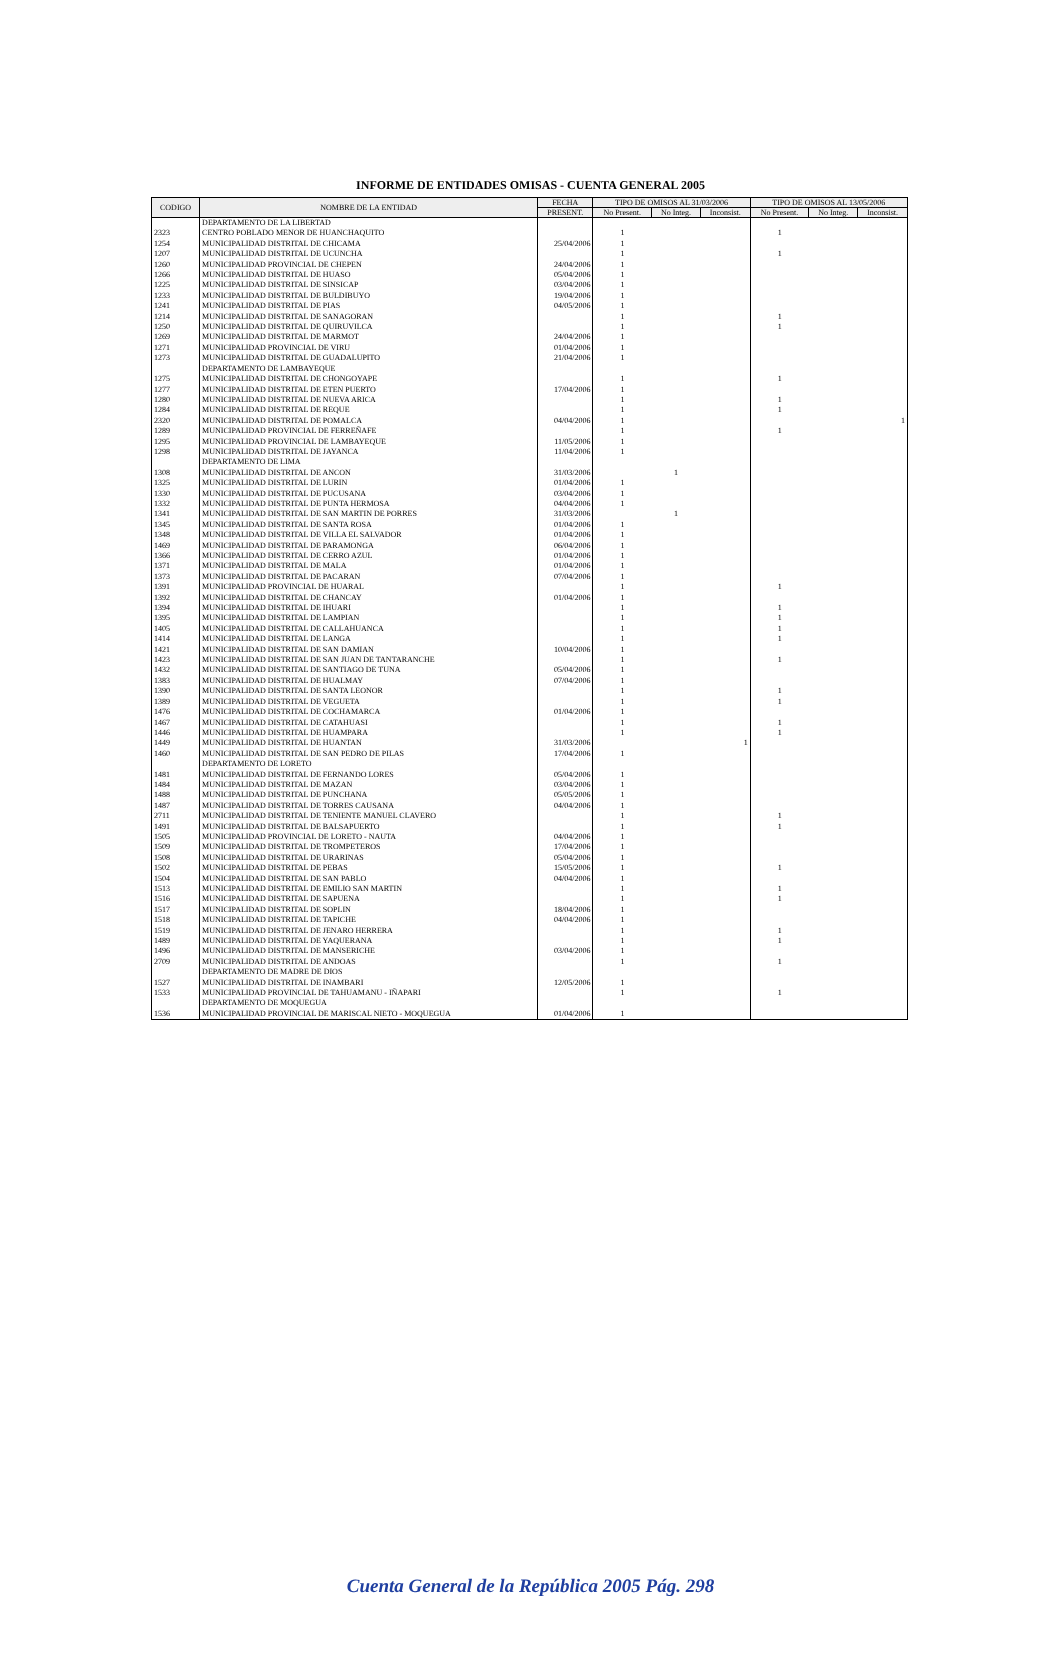INFORME DE ENTIDADES OMISAS - CUENTA GENERAL 2005
| CODIGO | NOMBRE DE LA ENTIDAD | FECHA | TIPO DE OMISOS AL 31/03/2006 | | | TIPO DE OMISOS AL 13/05/2006 | | |
| --- | --- | --- | --- | --- | --- | --- | --- | --- |
| | | PRESENT. | No Present. | No Integ. | Inconsist. | No Present. | No Integ. | Inconsist. |
| | DEPARTAMENTO DE LA LIBERTAD | | | | | | | |
| 2323 | CENTRO POBLADO MENOR DE HUANCHAQUITO | | 1 | | | 1 | | |
| 1254 | MUNICIPALIDAD DISTRITAL DE CHICAMA | 25/04/2006 | 1 | | | | | |
| 1207 | MUNICIPALIDAD DISTRITAL DE UCUNCHA | | 1 | | | 1 | | |
| 1260 | MUNICIPALIDAD PROVINCIAL DE CHEPEN | 24/04/2006 | 1 | | | | | |
| 1266 | MUNICIPALIDAD DISTRITAL DE HUASO | 05/04/2006 | 1 | | | | | |
| 1225 | MUNICIPALIDAD DISTRITAL DE SINSICAP | 03/04/2006 | 1 | | | | | |
| 1233 | MUNICIPALIDAD DISTRITAL DE BULDIBUYO | 19/04/2006 | 1 | | | | | |
| 1241 | MUNICIPALIDAD DISTRITAL DE PIAS | 04/05/2006 | 1 | | | | | |
| 1214 | MUNICIPALIDAD DISTRITAL DE SANAGORAN | | 1 | | | 1 | | |
| 1250 | MUNICIPALIDAD DISTRITAL DE QUIRUVILCA | | 1 | | | 1 | | |
| 1269 | MUNICIPALIDAD DISTRITAL DE MARMOT | 24/04/2006 | 1 | | | | | |
| 1271 | MUNICIPALIDAD PROVINCIAL DE VIRU | 01/04/2006 | 1 | | | | | |
| 1273 | MUNICIPALIDAD DISTRITAL DE GUADALUPITO | 21/04/2006 | 1 | | | | | |
| | DEPARTAMENTO DE LAMBAYEQUE | | | | | | | |
| 1275 | MUNICIPALIDAD DISTRITAL DE CHONGOYAPE | | 1 | | | 1 | | |
| 1277 | MUNICIPALIDAD DISTRITAL DE ETEN PUERTO | 17/04/2006 | 1 | | | | | |
| 1280 | MUNICIPALIDAD DISTRITAL DE NUEVA ARICA | | 1 | | | 1 | | |
| 1284 | MUNICIPALIDAD DISTRITAL DE REQUE | | 1 | | | 1 | | |
| 2320 | MUNICIPALIDAD DISTRITAL DE POMALCA | 04/04/2006 | 1 | | | | | 1 |
| 1289 | MUNICIPALIDAD PROVINCIAL DE FERREÑAFE | | 1 | | | 1 | | |
| 1295 | MUNICIPALIDAD PROVINCIAL DE LAMBAYEQUE | 11/05/2006 | 1 | | | | | |
| 1298 | MUNICIPALIDAD DISTRITAL DE JAYANCA | 11/04/2006 | 1 | | | | | |
| | DEPARTAMENTO DE LIMA | | | | | | | |
| 1308 | MUNICIPALIDAD DISTRITAL DE ANCON | 31/03/2006 | | 1 | | | | |
| 1325 | MUNICIPALIDAD DISTRITAL DE LURIN | 01/04/2006 | 1 | | | | | |
| 1330 | MUNICIPALIDAD DISTRITAL DE PUCUSANA | 03/04/2006 | 1 | | | | | |
| 1332 | MUNICIPALIDAD DISTRITAL DE PUNTA HERMOSA | 04/04/2006 | 1 | | | | | |
| 1341 | MUNICIPALIDAD DISTRITAL DE SAN MARTIN DE PORRES | 31/03/2006 | | 1 | | | | |
| 1345 | MUNICIPALIDAD DISTRITAL DE SANTA ROSA | 01/04/2006 | 1 | | | | | |
| 1348 | MUNICIPALIDAD DISTRITAL DE VILLA EL SALVADOR | 01/04/2006 | 1 | | | | | |
| 1469 | MUNICIPALIDAD DISTRITAL DE PARAMONGA | 06/04/2006 | 1 | | | | | |
| 1366 | MUNICIPALIDAD DISTRITAL DE CERRO AZUL | 01/04/2006 | 1 | | | | | |
| 1371 | MUNICIPALIDAD DISTRITAL DE MALA | 01/04/2006 | 1 | | | | | |
| 1373 | MUNICIPALIDAD DISTRITAL DE PACARAN | 07/04/2006 | 1 | | | | | |
| 1391 | MUNICIPALIDAD PROVINCIAL DE HUARAL | | 1 | | | 1 | | |
| 1392 | MUNICIPALIDAD DISTRITAL DE CHANCAY | 01/04/2006 | 1 | | | | | |
| 1394 | MUNICIPALIDAD DISTRITAL DE IHUARI | | 1 | | | 1 | | |
| 1395 | MUNICIPALIDAD DISTRITAL DE LAMPIAN | | 1 | | | 1 | | |
| 1405 | MUNICIPALIDAD DISTRITAL DE CALLAHUANCA | | 1 | | | 1 | | |
| 1414 | MUNICIPALIDAD DISTRITAL DE LANGA | | 1 | | | 1 | | |
| 1421 | MUNICIPALIDAD DISTRITAL DE SAN DAMIAN | 10/04/2006 | 1 | | | | | |
| 1423 | MUNICIPALIDAD DISTRITAL DE SAN JUAN DE TANTARANCHE | | 1 | | | 1 | | |
| 1432 | MUNICIPALIDAD DISTRITAL DE SANTIAGO DE TUNA | 05/04/2006 | 1 | | | | | |
| 1383 | MUNICIPALIDAD DISTRITAL DE HUALMAY | 07/04/2006 | 1 | | | | | |
| 1390 | MUNICIPALIDAD DISTRITAL DE SANTA LEONOR | | 1 | | | 1 | | |
| 1389 | MUNICIPALIDAD DISTRITAL DE VEGUETA | | 1 | | | 1 | | |
| 1476 | MUNICIPALIDAD DISTRITAL DE COCHAMARCA | 01/04/2006 | 1 | | | | | |
| 1467 | MUNICIPALIDAD DISTRITAL DE CATAHUASI | | 1 | | | 1 | | |
| 1446 | MUNICIPALIDAD DISTRITAL DE HUAMPARA | | 1 | | | 1 | | |
| 1449 | MUNICIPALIDAD DISTRITAL DE HUANTAN | 31/03/2006 | | | 1 | | | |
| 1460 | MUNICIPALIDAD DISTRITAL DE SAN PEDRO DE PILAS | 17/04/2006 | 1 | | | | | |
| | DEPARTAMENTO DE LORETO | | | | | | | |
| 1481 | MUNICIPALIDAD DISTRITAL DE FERNANDO LORES | 05/04/2006 | 1 | | | | | |
| 1484 | MUNICIPALIDAD DISTRITAL DE MAZAN | 03/04/2006 | 1 | | | | | |
| 1488 | MUNICIPALIDAD DISTRITAL DE PUNCHANA | 05/05/2006 | 1 | | | | | |
| 1487 | MUNICIPALIDAD DISTRITAL DE TORRES CAUSANA | 04/04/2006 | 1 | | | | | |
| 2711 | MUNICIPALIDAD DISTRITAL DE TENIENTE MANUEL CLAVERO | | 1 | | | 1 | | |
| 1491 | MUNICIPALIDAD DISTRITAL DE BALSAPUERTO | | 1 | | | 1 | | |
| 1505 | MUNICIPALIDAD PROVINCIAL DE LORETO - NAUTA | 04/04/2006 | 1 | | | | | |
| 1509 | MUNICIPALIDAD DISTRITAL DE TROMPETEROS | 17/04/2006 | 1 | | | | | |
| 1508 | MUNICIPALIDAD DISTRITAL DE URARINAS | 05/04/2006 | 1 | | | | | |
| 1502 | MUNICIPALIDAD DISTRITAL DE PEBAS | 15/05/2006 | 1 | | | 1 | | |
| 1504 | MUNICIPALIDAD DISTRITAL DE SAN PABLO | 04/04/2006 | 1 | | | | | |
| 1513 | MUNICIPALIDAD DISTRITAL DE EMILIO SAN MARTIN | | 1 | | | 1 | | |
| 1516 | MUNICIPALIDAD DISTRITAL DE SAPUENA | | 1 | | | 1 | | |
| 1517 | MUNICIPALIDAD DISTRITAL DE SOPLIN | 18/04/2006 | 1 | | | | | |
| 1518 | MUNICIPALIDAD DISTRITAL DE TAPICHE | 04/04/2006 | 1 | | | | | |
| 1519 | MUNICIPALIDAD DISTRITAL DE JENARO HERRERA | | 1 | | | 1 | | |
| 1489 | MUNICIPALIDAD DISTRITAL DE YAQUERANA | | 1 | | | 1 | | |
| 1496 | MUNICIPALIDAD DISTRITAL DE MANSERICHE | 03/04/2006 | 1 | | | | | |
| 2709 | MUNICIPALIDAD DISTRITAL DE ANDOAS | | 1 | | | 1 | | |
| | DEPARTAMENTO DE MADRE DE DIOS | | | | | | | |
| 1527 | MUNICIPALIDAD DISTRITAL DE INAMBARI | 12/05/2006 | 1 | | | | | |
| 1533 | MUNICIPALIDAD PROVINCIAL DE TAHUAMANU - IÑAPARI | | 1 | | | 1 | | |
| | DEPARTAMENTO DE MOQUEGUA | | | | | | | |
| 1536 | MUNICIPALIDAD PROVINCIAL DE MARISCAL NIETO - MOQUEGUA | 01/04/2006 | 1 | | | | | |
Cuenta General de la República 2005 Pág. 298